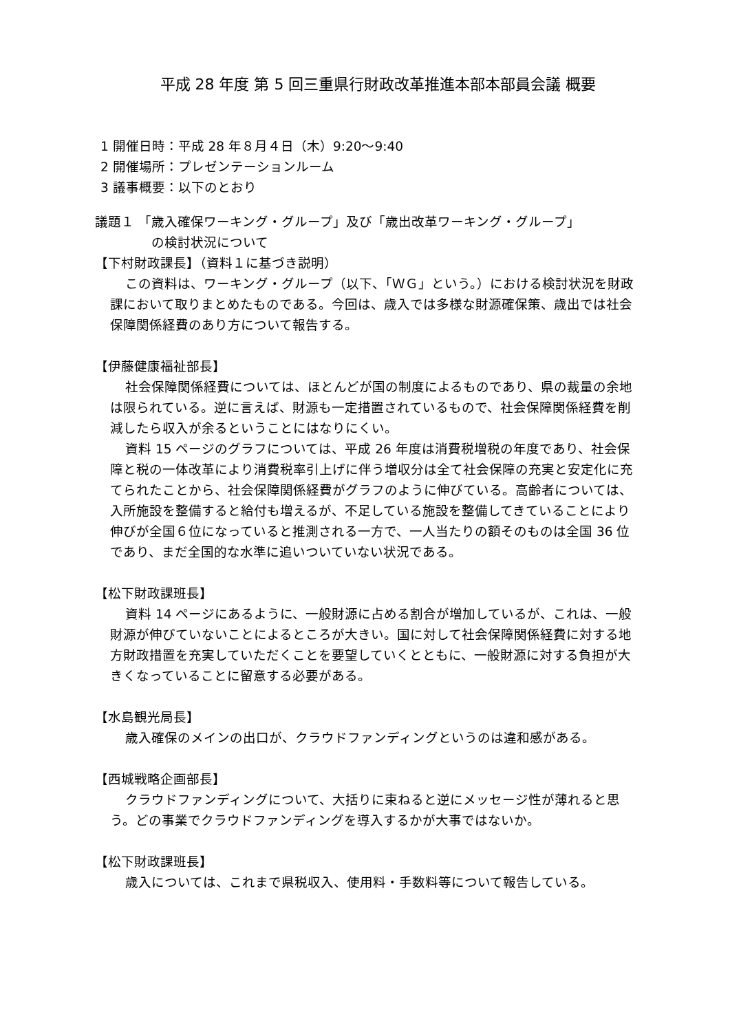平成 28 年度 第 5 回三重県行財政改革推進本部本部員会議 概要
1 開催日時：平成 28 年８月４日（木）9:20～9:40
2 開催場所：プレゼンテーションルーム
3 議事概要：以下のとおり
議題１ 「歳入確保ワーキング・グループ」及び「歳出改革ワーキング・グループ」
の検討状況について
【下村財政課長】（資料１に基づき説明）
この資料は、ワーキング・グループ（以下、「ＷＧ」という。）における検討状況を財政課において取りまとめたものである。今回は、歳入では多様な財源確保策、歳出では社会保障関係経費のあり方について報告する。
【伊藤健康福祉部長】
社会保障関係経費については、ほとんどが国の制度によるものであり、県の裁量の余地は限られている。逆に言えば、財源も一定措置されているもので、社会保障関係経費を削減したら収入が余るということにはなりにくい。
資料 15 ページのグラフについては、平成 26 年度は消費税増税の年度であり、社会保障と税の一体改革により消費税率引上げに伴う増収分は全て社会保障の充実と安定化に充てられたことから、社会保障関係経費がグラフのように伸びている。高齢者については、入所施設を整備すると給付も増えるが、不足している施設を整備してきていることにより伸びが全国６位になっていると推測される一方で、一人当たりの額そのものは全国 36 位であり、まだ全国的な水準に追いついていない状況である。
【松下財政課班長】
資料 14 ページにあるように、一般財源に占める割合が増加しているが、これは、一般財源が伸びていないことによるところが大きい。国に対して社会保障関係経費に対する地方財政措置を充実していただくことを要望していくとともに、一般財源に対する負担が大きくなっていることに留意する必要がある。
【水島観光局長】
歳入確保のメインの出口が、クラウドファンディングというのは違和感がある。
【西城戦略企画部長】
クラウドファンディングについて、大括りに束ねると逆にメッセージ性が薄れると思う。どの事業でクラウドファンディングを導入するかが大事ではないか。
【松下財政課班長】
歳入については、これまで県税収入、使用料・手数料等について報告している。